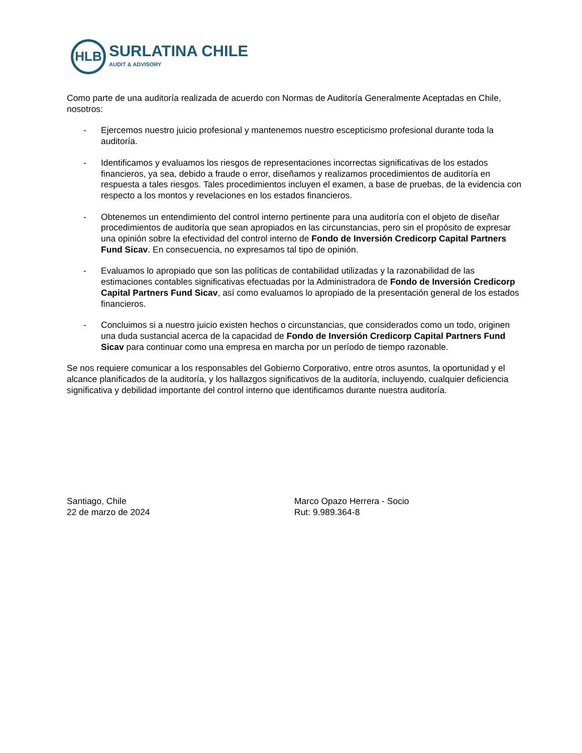HLB
SURLATINA CHILE
AUDIT & ADVISORY
Como parte de una auditoría realizada de acuerdo con Normas de Auditoría Generalmente Aceptadas en Chile, nosotros:
- Ejercemos nuestro juicio profesional y mantenemos nuestro escepticismo profesional durante toda la auditoría.
- Identificamos y evaluamos los riesgos de representaciones incorrectas significativas de los estados financieros, ya sea, debido a fraude o error, diseñamos y realizamos procedimientos de auditoría en respuesta a tales riesgos. Tales procedimientos incluyen el examen, a base de pruebas, de la evidencia con respecto a los montos y revelaciones en los estados financieros.
- Obtenemos un entendimiento del control interno pertinente para una auditoría con el objeto de diseñar procedimientos de auditoría que sean apropiados en las circunstancias, pero sin el propósito de expresar una opinión sobre la efectividad del control interno de Fondo de Inversión Credicorp Capital Partners Fund Sicav. En consecuencia, no expresamos tal tipo de opinión.
- Evaluamos lo apropiado que son las políticas de contabilidad utilizadas y la razonabilidad de las estimaciones contables significativas efectuadas por la Administradora de Fondo de Inversión Credicorp Capital Partners Fund Sicav, así como evaluamos lo apropiado de la presentación general de los estados financieros.
- Concluimos si a nuestro juicio existen hechos o circunstancias, que considerados como un todo, originen una duda sustancial acerca de la capacidad de Fondo de Inversión Credicorp Capital Partners Fund Sicav para continuar como una empresa en marcha por un período de tiempo razonable.
Se nos requiere comunicar a los responsables del Gobierno Corporativo, entre otros asuntos, la oportunidad y el alcance planificados de la auditoría, y los hallazgos significativos de la auditoría, incluyendo, cualquier deficiencia significativa y debilidad importante del control interno que identificamos durante nuestra auditoría.
Santiago, Chile
22 de marzo de 2024
Marco Opazo Herrera - Socio
Rut: 9.989.364-8